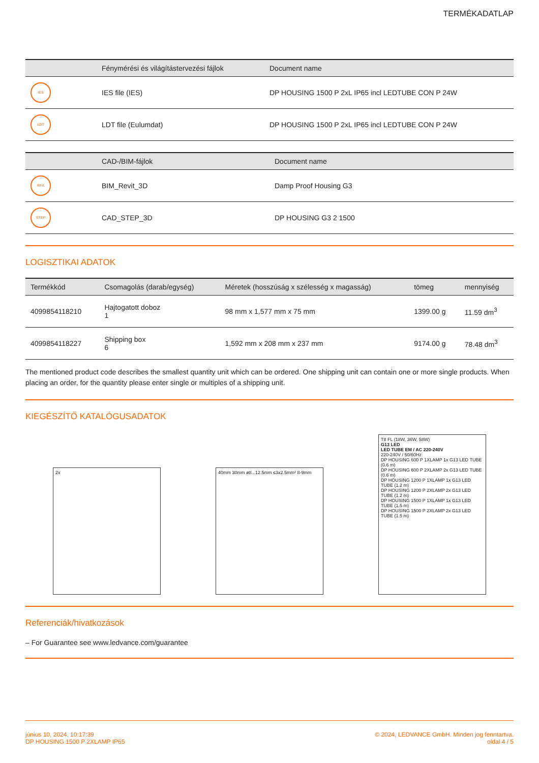TERMÉKADATLAP
| | Fénymérési és világítástervezési fájlok | Document name |
| --- | --- | --- |
| IES | IES file (IES) | DP HOUSING 1500 P 2xL IP65 incl LEDTUBE CON P 24W |
| LDT | LDT file (Eulumdat) | DP HOUSING 1500 P 2xL IP65 incl LEDTUBE CON P 24W |
| | CAD-/BIM-fájlok | Document name |
| --- | --- | --- |
| RFA | BIM_Revit_3D | Damp Proof Housing G3 |
| STEP | CAD_STEP_3D | DP HOUSING G3 2 1500 |
LOGISZTIKAI ADATOK
| Termékkód | Csomagolás (darab/egység) | Méretek (hosszúság x szélesség x magasság) | tömeg | mennyiség |
| --- | --- | --- | --- | --- |
| 4099854118210 | Hajtogatott doboz 1 | 98 mm x 1,577 mm x 75 mm | 1399.00 g | 11.59 dm<sup>3</sup> |
| 4099854118227 | Shipping box 6 | 1,592 mm x 208 mm x 237 mm | 9174.00 g | 78.48 dm<sup>3</sup> |
The mentioned product code describes the smallest quantity unit which can be ordered. One shipping unit can contain one or more single products. When placing an order, for the quantity please enter single or multiples of a shipping unit.
KIEGÉSZÍTŐ KATALÓGUSADATOK
2x
40mm 30mm ø8...12.5mm ≤3x2.5mm² 8-9mm
T8 FL (18W, 36W, 58W)
G13 LED
LED TUBE EM / AC 220-240V
220-240V / 50/60Hz
DP HOUSING 600 P 1XLAMP 1x G13 LED TUBE (0.6 m)
DP HOUSING 600 P 2XLAMP 2x G13 LED TUBE (0.6 m)
DP HOUSING 1200 P 1XLAMP 1x G13 LED TUBE (1.2 m)
DP HOUSING 1200 P 2XLAMP 2x G13 LED TUBE (1.2 m)
DP HOUSING 1500 P 1XLAMP 1x G13 LED TUBE (1.5 m)
DP HOUSING 1500 P 2XLAMP 2x G13 LED TUBE (1.5 m)
Referenciák/hivatkozások
– For Guarantee see www.ledvance.com/guarantee
június 10, 2024, 10:17:39
DP HOUSING 1500 P 2XLAMP IP65
© 2024, LEDVANCE GmbH. Minden jog fenntartva.
oldal 4 / 5